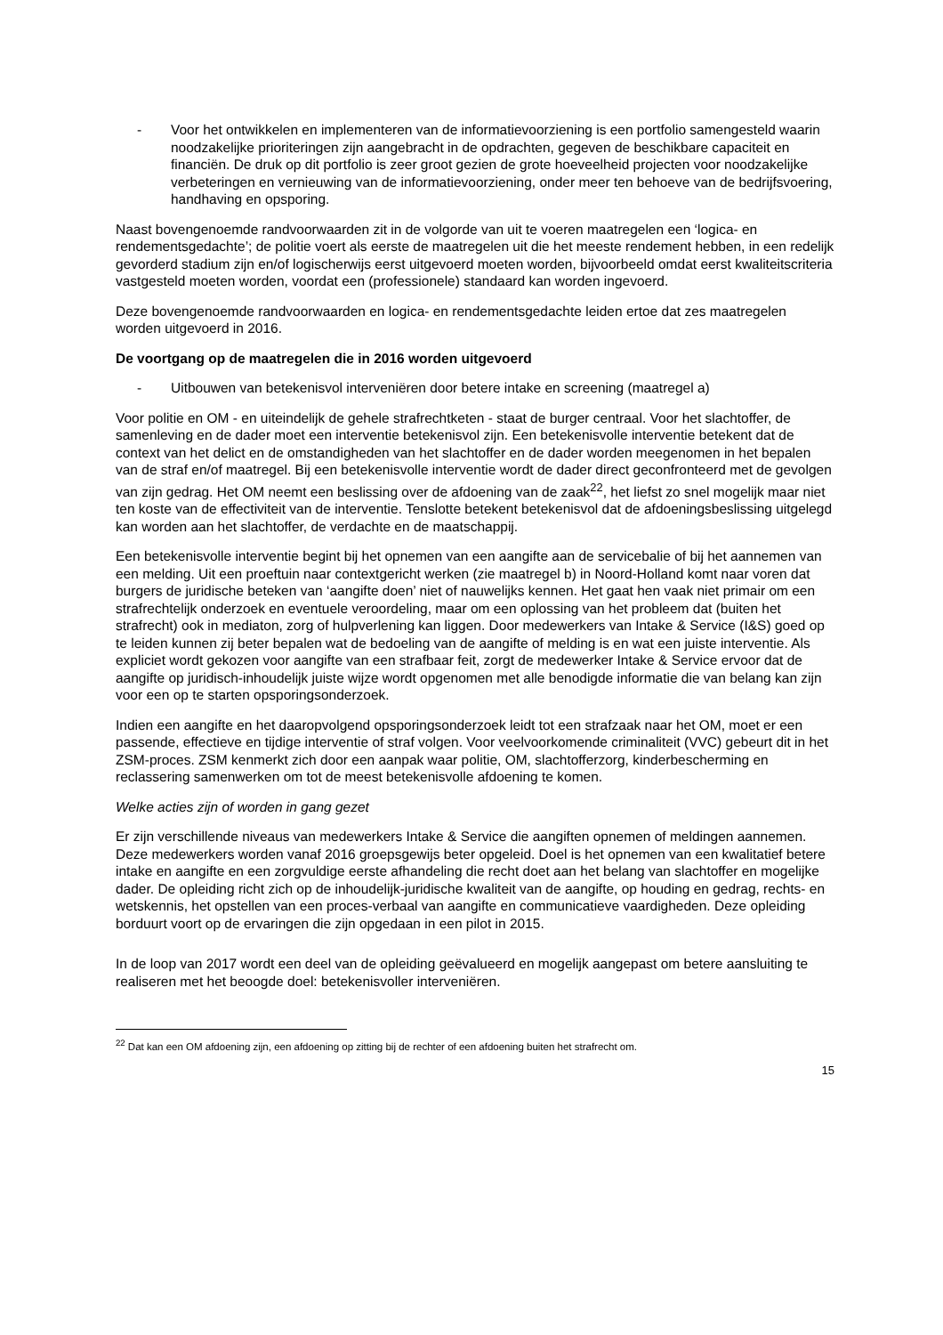- Voor het ontwikkelen en implementeren van de informatievoorziening is een portfolio samengesteld waarin noodzakelijke prioriteringen zijn aangebracht in de opdrachten, gegeven de beschikbare capaciteit en financiën. De druk op dit portfolio is zeer groot gezien de grote hoeveelheid projecten voor noodzakelijke verbeteringen en vernieuwing van de informatievoorziening, onder meer ten behoeve van de bedrijfsvoering, handhaving en opsporing.
Naast bovengenoemde randvoorwaarden zit in de volgorde van uit te voeren maatregelen een ‘logica- en rendementsgedachte’; de politie voert als eerste de maatregelen uit die het meeste rendement hebben, in een redelijk gevorderd stadium zijn en/of logischerwijs eerst uitgevoerd moeten worden, bijvoorbeeld omdat eerst kwaliteitscriteria vastgesteld moeten worden, voordat een (professionele) standaard kan worden ingevoerd.
Deze bovengenoemde randvoorwaarden en logica- en rendementsgedachte leiden ertoe dat zes maatregelen worden uitgevoerd in 2016.
De voortgang op de maatregelen die in 2016 worden uitgevoerd
- Uitbouwen van betekenisvol interveniëren door betere intake en screening (maatregel a)
Voor politie en OM - en uiteindelijk de gehele strafrechtketen - staat de burger centraal. Voor het slachtoffer, de samenleving en de dader moet een interventie betekenisvol zijn. Een betekenisvolle interventie betekent dat de context van het delict en de omstandigheden van het slachtoffer en de dader worden meegenomen in het bepalen van de straf en/of maatregel. Bij een betekenisvolle interventie wordt de dader direct geconfronteerd met de gevolgen van zijn gedrag. Het OM neemt een beslissing over de afdoening van de zaak<sup>22</sup>, het liefst zo snel mogelijk maar niet ten koste van de effectiviteit van de interventie. Tenslotte betekent betekenisvol dat de afdoeningsbeslissing uitgelegd kan worden aan het slachtoffer, de verdachte en de maatschappij.
Een betekenisvolle interventie begint bij het opnemen van een aangifte aan de servicebalie of bij het aannemen van een melding. Uit een proeftuin naar contextgericht werken (zie maatregel b) in Noord-Holland komt naar voren dat burgers de juridische beteken van ‘aangifte doen’ niet of nauwelijks kennen. Het gaat hen vaak niet primair om een strafrechtelijk onderzoek en eventuele veroordeling, maar om een oplossing van het probleem dat (buiten het strafrecht) ook in mediaton, zorg of hulpverlening kan liggen. Door medewerkers van Intake & Service (I&S) goed op te leiden kunnen zij beter bepalen wat de bedoeling van de aangifte of melding is en wat een juiste interventie. Als expliciet wordt gekozen voor aangifte van een strafbaar feit, zorgt de medewerker Intake & Service ervoor dat de aangifte op juridisch-inhoudelijk juiste wijze wordt opgenomen met alle benodigde informatie die van belang kan zijn voor een op te starten opsporingsonderzoek.
Indien een aangifte en het daaropvolgend opsporingsonderzoek leidt tot een strafzaak naar het OM, moet er een passende, effectieve en tijdige interventie of straf volgen. Voor veelvoorkomende criminaliteit (VVC) gebeurt dit in het ZSM-proces. ZSM kenmerkt zich door een aanpak waar politie, OM, slachtofferzorg, kinderbescherming en reclassering samenwerken om tot de meest betekenisvolle afdoening te komen.
Welke acties zijn of worden in gang gezet
Er zijn verschillende niveaus van medewerkers Intake & Service die aangiften opnemen of meldingen aannemen. Deze medewerkers worden vanaf 2016 groepsgewijs beter opgeleid. Doel is het opnemen van een kwalitatief betere intake en aangifte en een zorgvuldige eerste afhandeling die recht doet aan het belang van slachtoffer en mogelijke dader. De opleiding richt zich op de inhoudelijk-juridische kwaliteit van de aangifte, op houding en gedrag, rechts- en wetskennis, het opstellen van een proces-verbaal van aangifte en communicatieve vaardigheden. Deze opleiding borduurt voort op de ervaringen die zijn opgedaan in een pilot in 2015.
In de loop van 2017 wordt een deel van de opleiding geëvalueerd en mogelijk aangepast om betere aansluiting te realiseren met het beoogde doel: betekenisvoller interveniëren.
<sup>22</sup> Dat kan een OM afdoening zijn, een afdoening op zitting bij de rechter of een afdoening buiten het strafrecht om.
15